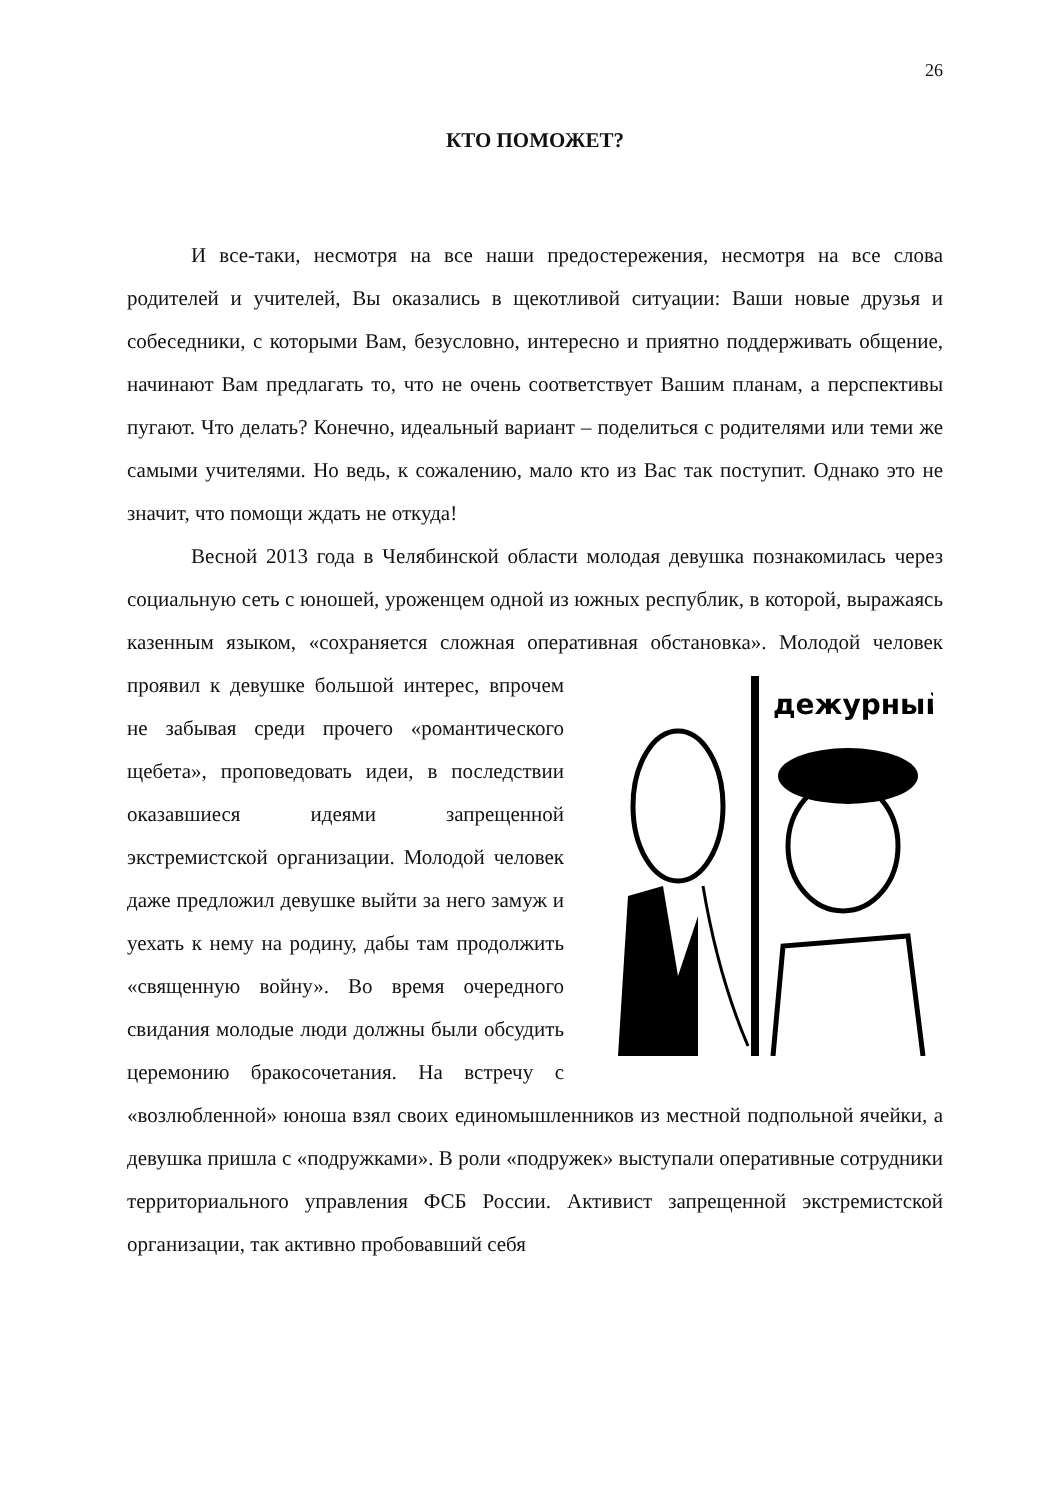26
КТО ПОМОЖЕТ?
И все-таки, несмотря на все наши предостережения, несмотря на все слова родителей и учителей, Вы оказались в щекотливой ситуации: Ваши новые друзья и собеседники, с которыми Вам, безусловно, интересно и приятно поддерживать общение, начинают Вам предлагать то, что не очень соответствует Вашим планам, а перспективы пугают. Что делать? Конечно, идеальный вариант – поделиться с родителями или теми же самыми учителями. Но ведь, к сожалению, мало кто из Вас так поступит. Однако это не значит, что помощи ждать не откуда!
Весной 2013 года в Челябинской области молодая девушка познакомилась через социальную сеть с юношей, уроженцем одной из южных республик, в которой, выражаясь казенным языком, «сохраняется сложная оперативная обстановка». Молодой человек проявил к девушке
дежурный
большой интерес, впрочем не забывая среди прочего «романтического щебета», проповедовать идеи, в последствии оказавшиеся идеями запрещенной экстремистской организации. Молодой человек даже предложил девушке выйти за него замуж и уехать к нему на родину, дабы там продолжить «священную войну». Во время очередного свидания молодые люди должны были обсудить церемонию бракосочетания. На встречу с «возлюбленной» юноша взял своих единомышленников из местной подпольной ячейки, а девушка пришла с «подружками». В роли «подружек» выступали оперативные сотрудники территориального управления ФСБ России. Активист запрещенной экстремистской организации, так активно пробовавший себя